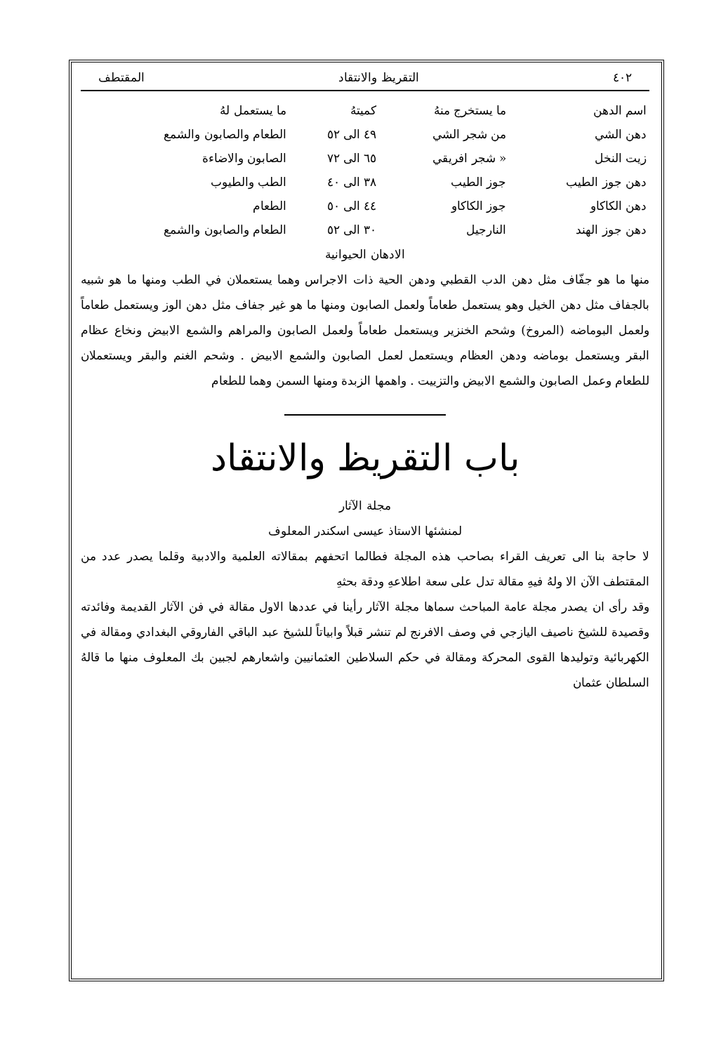٤٠٢ التقريظ والانتقاد المقتطف
| اسم الدهن | ما يستخرج منهُ | كميتهُ | ما يستعمل لهُ |
| --- | --- | --- | --- |
| دهن الشي | من شجر الشي | ٤٩ الى ٥٢ | الطعام والصابون والشمع |
| زيت النخل | « شجر افريقي | ٦٥ الى ٧٢ | الصابون والاضاءة |
| دهن جوز الطيب | جوز الطيب | ٣٨ الى ٤٠ | الطب والطيوب |
| دهن الكاكاو | جوز الكاكاو | ٤٤ الى ٥٠ | الطعام |
| دهن جوز الهند | النارجيل | ٣٠ الى ٥٢ | الطعام والصابون والشمع |
الادهان الحيوانية
منها ما هو جفّاف مثل دهن الدب القطبي ودهن الحية ذات الاجراس وهما يستعملان في الطب ومنها ما هو شبيه بالجفاف مثل دهن الخيل وهو يستعمل طعاماً ولعمل الصابون ومنها ما هو غير جفاف مثل دهن الوز ويستعمل طعاماً ولعمل البوماضه (المروخ) وشحم الخنزير ويستعمل طعاماً ولعمل الصابون والمراهم والشمع الابيض ونخاع عظام البقر ويستعمل بوماضه ودهن العظام ويستعمل لعمل الصابون والشمع الابيض . وشحم الغنم والبقر ويستعملان للطعام وعمل الصابون والشمع الابيض والتزييت . واهمها الزبدة ومنها السمن وهما للطعام
باب التقريظ والانتقاد
مجلة الآثار
لمنشئها الاستاذ عيسى اسكندر المعلوف
لا حاجة بنا الى تعريف القراء بصاحب هذه المجلة فطالما اتحفهم بمقالاته العلمية والادبية وقلما يصدر عدد من المقتطف الآن الا ولهُ فيهِ مقالة تدل على سعة اطلاعهِ ودقة بحثهِ
وقد رأى ان يصدر مجلة عامة المباحث سماها مجلة الآثار رأينا في عددها الاول مقالة في فن الآثار القديمة وفائدته وقصيدة للشيخ ناصيف اليازجي في وصف الافرنج لم تنشر قبلاً وابياتاً للشيخ عبد الباقي الفاروقي البغدادي ومقالة في الكهربائية وتوليدها القوى المحركة ومقالة في حكم السلاطين العثمانيين واشعارهم لجبين بك المعلوف منها ما قالهُ السلطان عثمان